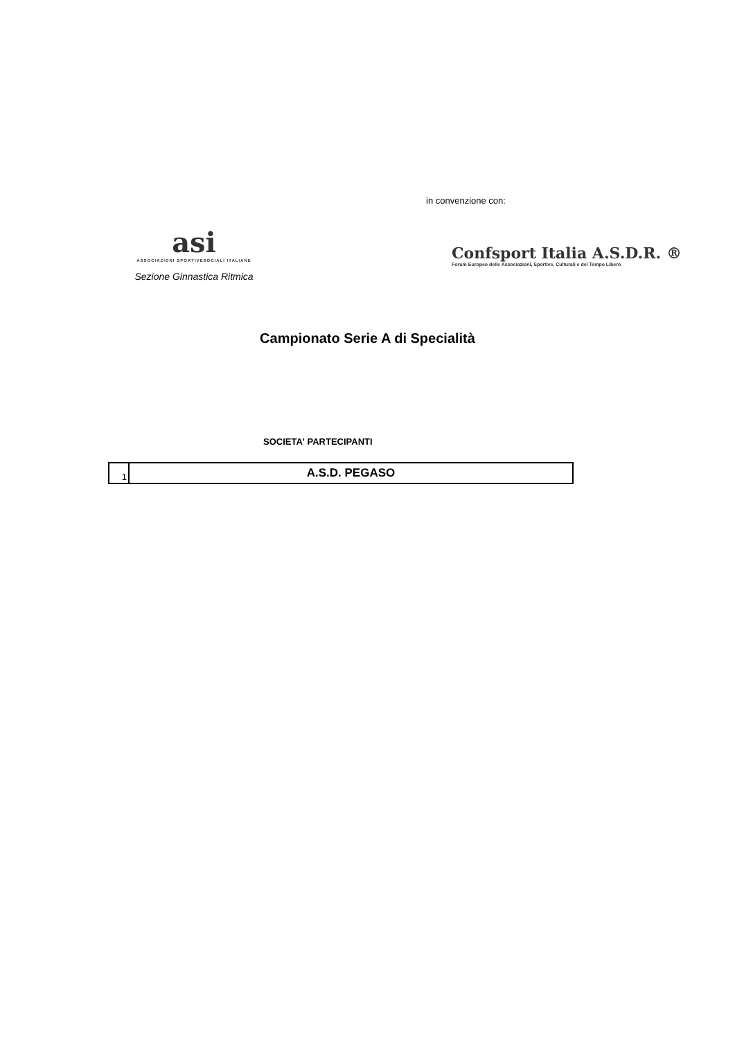asi
ASSOCIAZIONI SPORTIVESOCIALI ITALIANE
Sezione Ginnastica Ritmica
in convenzione con:
Confsport Italia A.S.D.R. ®
Forum Europeo delle Associazioni, Sportive, Culturali e del Tempo Libero
Campionato Serie A di Specialità
SOCIETA' PARTECIPANTI
| 1 | A.S.D. PEGASO |